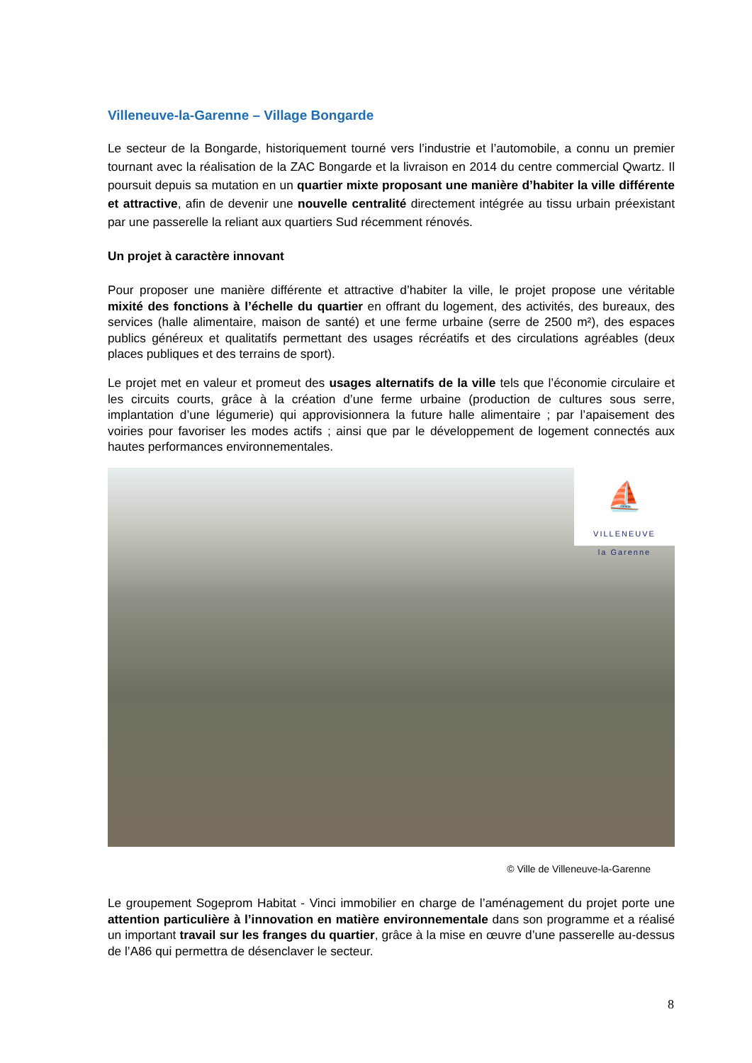Villeneuve-la-Garenne – Village Bongarde
Le secteur de la Bongarde, historiquement tourné vers l’industrie et l’automobile, a connu un premier tournant avec la réalisation de la ZAC Bongarde et la livraison en 2014 du centre commercial Qwartz. Il poursuit depuis sa mutation en un quartier mixte proposant une manière d’habiter la ville différente et attractive, afin de devenir une nouvelle centralité directement intégrée au tissu urbain préexistant par une passerelle la reliant aux quartiers Sud récemment rénovés.
Un projet à caractère innovant
Pour proposer une manière différente et attractive d’habiter la ville, le projet propose une véritable mixité des fonctions à l’échelle du quartier en offrant du logement, des activités, des bureaux, des services (halle alimentaire, maison de santé) et une ferme urbaine (serre de 2500 m²), des espaces publics généreux et qualitatifs permettant des usages récréatifs et des circulations agréables (deux places publiques et des terrains de sport).
Le projet met en valeur et promeut des usages alternatifs de la ville tels que l’économie circulaire et les circuits courts, grâce à la création d’une ferme urbaine (production de cultures sous serre, implantation d’une légumerie) qui approvisionnera la future halle alimentaire ; par l’apaisement des voiries pour favoriser les modes actifs ; ainsi que par le développement de logement connectés aux hautes performances environnementales.
⛵
VILLENEUVE
la Garenne
© Ville de Villeneuve-la-Garenne
Le groupement Sogeprom Habitat - Vinci immobilier en charge de l’aménagement du projet porte une attention particulière à l’innovation en matière environnementale dans son programme et a réalisé un important travail sur les franges du quartier, grâce à la mise en œuvre d’une passerelle au-dessus de l’A86 qui permettra de désenclaver le secteur.
8